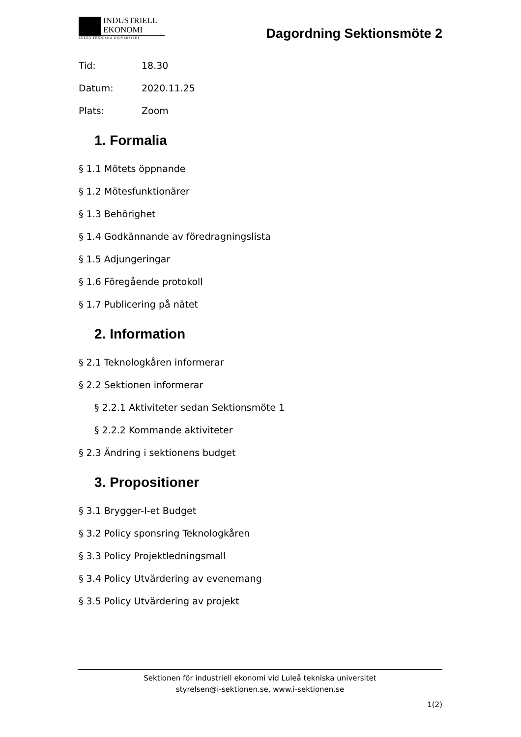INDUSTRIELL
EKONOMI
LULEÅ TEKNISKA UNIVERSITET
Dagordning Sektionsmöte 2
Tid: 18.30
Datum: 2020.11.25
Plats: Zoom
1. Formalia
§ 1.1 Mötets öppnande
§ 1.2 Mötesfunktionärer
§ 1.3 Behörighet
§ 1.4 Godkännande av föredragningslista
§ 1.5 Adjungeringar
§ 1.6 Föregående protokoll
§ 1.7 Publicering på nätet
2. Information
§ 2.1 Teknologkåren informerar
§ 2.2 Sektionen informerar
§ 2.2.1 Aktiviteter sedan Sektionsmöte 1
§ 2.2.2 Kommande aktiviteter
§ 2.3 Ändring i sektionens budget
3. Propositioner
§ 3.1 Brygger-I-et Budget
§ 3.2 Policy sponsring Teknologkåren
§ 3.3 Policy Projektledningsmall
§ 3.4 Policy Utvärdering av evenemang
§ 3.5 Policy Utvärdering av projekt
Sektionen för industriell ekonomi vid Luleå tekniska universitet
styrelsen@i-sektionen.se, www.i-sektionen.se
1(2)